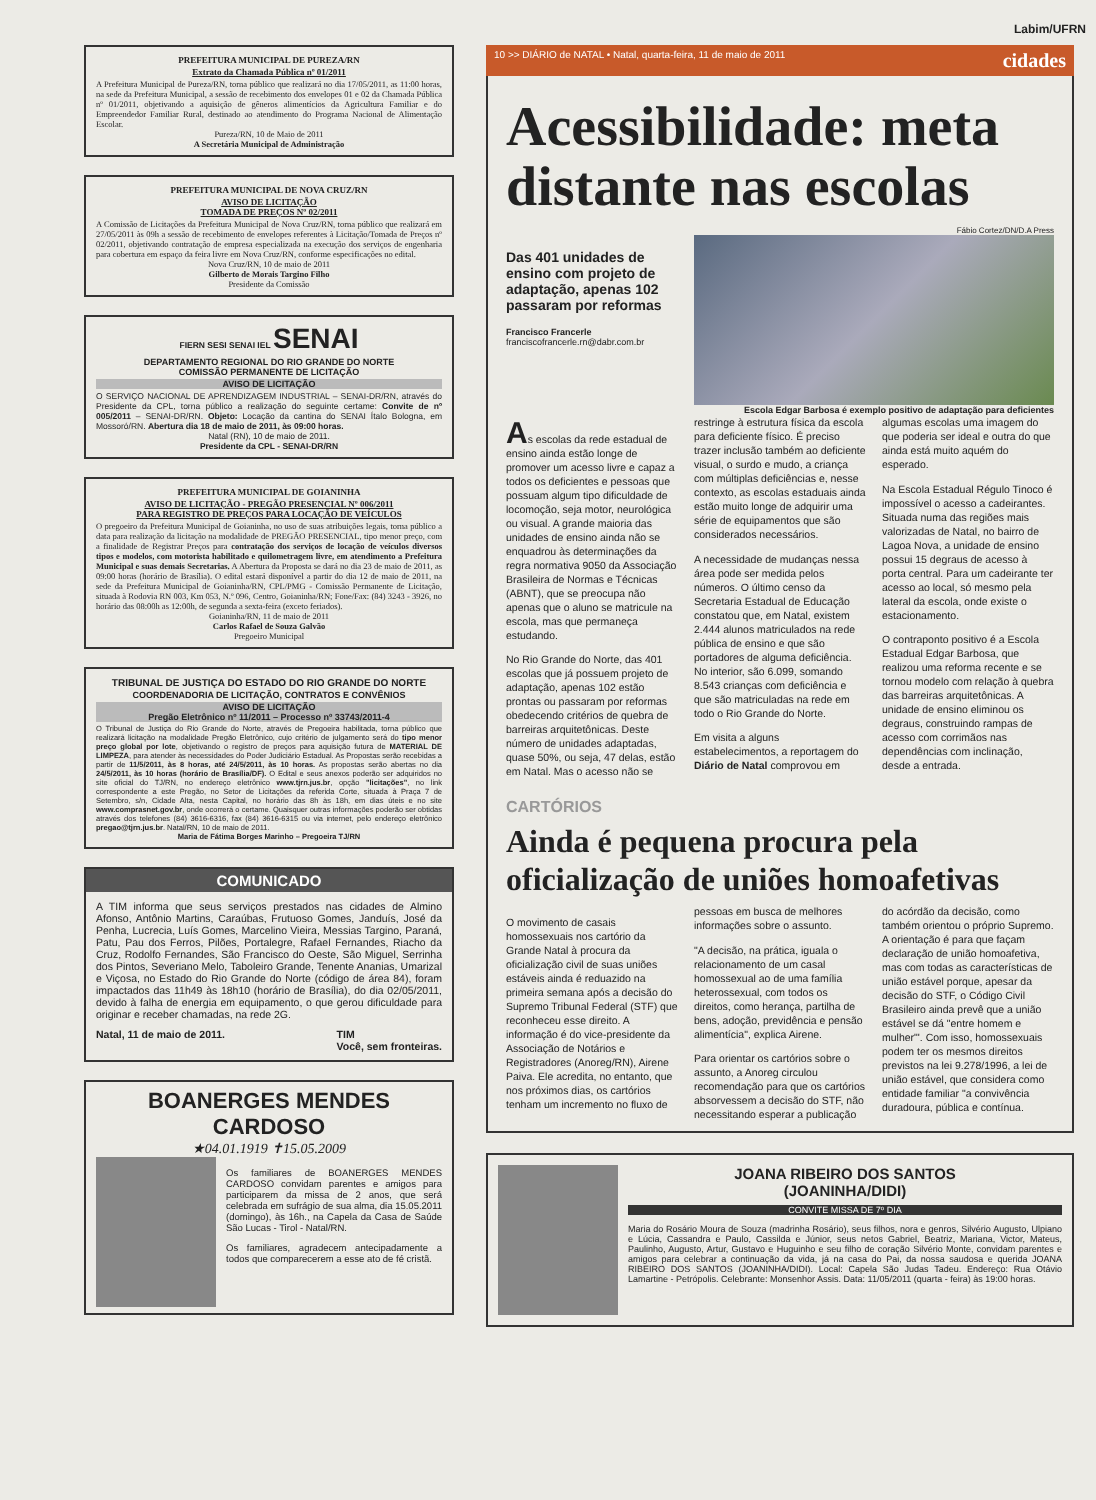Labim/UFRN
PREFEITURA MUNICIPAL DE PUREZA/RN
Extrato da Chamada Pública nº 01/2011
A Prefeitura Municipal de Pureza/RN, torna público que realizará no dia 17/05/2011, as 11:00 horas, na sede da Prefeitura Municipal, a sessão de recebimento dos envelopes 01 e 02 da Chamada Pública nº 01/2011, objetivando a aquisição de gêneros alimentícios da Agricultura Familiar e do Empreendedor Familiar Rural, destinado ao atendimento do Programa Nacional de Alimentação Escolar.
Pureza/RN, 10 de Maio de 2011
A Secretária Municipal de Administração
PREFEITURA MUNICIPAL DE NOVA CRUZ/RN
AVISO DE LICITAÇÃO
TOMADA DE PREÇOS Nº 02/2011
A Comissão de Licitações da Prefeitura Municipal de Nova Cruz/RN, torna público que realizará em 27/05/2011 às 09h a sessão de recebimento de envelopes referentes à Licitação/Tomada de Preços nº 02/2011, objetivando contratação de empresa especializada na execução dos serviços de engenharia para cobertura em espaço da feira livre em Nova Cruz/RN, conforme especificações no edital.
Nova Cruz/RN, 10 de maio de 2011
Gilberto de Morais Targino Filho
Presidente da Comissão
FIERN SESI SENAI IEL SENAI
DEPARTAMENTO REGIONAL DO RIO GRANDE DO NORTE
COMISSÃO PERMANENTE DE LICITAÇÃO
AVISO DE LICITAÇÃO
O SERVIÇO NACIONAL DE APRENDIZAGEM INDUSTRIAL – SENAI-DR/RN, através do Presidente da CPL, torna público a realização do seguinte certame: Convite de nº 005/2011 – SENAI-DR/RN. Objeto: Locação da cantina do SENAI Ítalo Bologna, em Mossoró/RN. Abertura dia 18 de maio de 2011, às 09:00 horas.
Natal (RN), 10 de maio de 2011.
Presidente da CPL - SENAI-DR/RN
PREFEITURA MUNICIPAL DE GOIANINHA
AVISO DE LICITAÇÃO - PREGÃO PRESENCIAL Nº 006/2011
PARA REGISTRO DE PREÇOS PARA LOCAÇÃO DE VEÍCULOS
O pregoeiro da Prefeitura Municipal de Goianinha, no uso de suas atribuições legais, torna público a data para realização da licitação na modalidade de PREGÃO PRESENCIAL, tipo menor preço, com a finalidade de Registrar Preços para contratação dos serviços de locação de veículos diversos tipos e modelos, com motorista habilitado e quilometragem livre, em atendimento a Prefeitura Municipal e suas demais Secretarias. A Abertura da Proposta se dará no dia 23 de maio de 2011, as 09:00 horas (horário de Brasília). O edital estará disponível a partir do dia 12 de maio de 2011, na sede da Prefeitura Municipal de Goianinha/RN, CPL/PMG - Comissão Permanente de Licitação, situada à Rodovia RN 003, Km 053, N.º 096, Centro, Goianinha/RN; Fone/Fax: (84) 3243 - 3926, no horário das 08:00h as 12:00h, de segunda a sexta-feira (exceto feriados).
Goianinha/RN, 11 de maio de 2011
Carlos Rafael de Souza Galvão
Pregoeiro Municipal
TRIBUNAL DE JUSTIÇA DO ESTADO DO RIO GRANDE DO NORTE
COORDENADORIA DE LICITAÇÃO, CONTRATOS E CONVÊNIOS
AVISO DE LICITAÇÃO
Pregão Eletrônico nº 11/2011 – Processo nº 33743/2011-4
O Tribunal de Justiça do Rio Grande do Norte, através de Pregoeira habilitada, torna público que realizará licitação na modalidade Pregão Eletrônico, cujo critério de julgamento será do tipo menor preço global por lote, objetivando o registro de preços para aquisição futura de MATERIAL DE LIMPEZA, para atender às necessidades do Poder Judiciário Estadual. As Propostas serão recebidas a partir de 11/5/2011, às 8 horas, até 24/5/2011, às 10 horas. As propostas serão abertas no dia 24/5/2011, às 10 horas (horário de Brasília/DF). O Edital e seus anexos poderão ser adquiridos no site oficial do TJ/RN, no endereço eletrônico www.tjrn.jus.br, opção "licitações", no link correspondente a este Pregão, no Setor de Licitações da referida Corte, situada à Praça 7 de Setembro, s/n, Cidade Alta, nesta Capital, no horário das 8h às 18h, em dias úteis e no site www.comprasnet.gov.br, onde ocorrerá o certame. Quaisquer outras informações poderão ser obtidas através dos telefones (84) 3616-6316, fax (84) 3616-6315 ou via internet, pelo endereço eletrônico pregao@tjrn.jus.br. Natal/RN, 10 de maio de 2011.
Maria de Fátima Borges Marinho – Pregoeira TJ/RN
COMUNICADO
A TIM informa que seus serviços prestados nas cidades de Almino Afonso, Antônio Martins, Caraúbas, Frutuoso Gomes, Janduís, José da Penha, Lucrecia, Luís Gomes, Marcelino Vieira, Messias Targino, Paraná, Patu, Pau dos Ferros, Pilões, Portalegre, Rafael Fernandes, Riacho da Cruz, Rodolfo Fernandes, São Francisco do Oeste, São Miguel, Serrinha dos Pintos, Severiano Melo, Taboleiro Grande, Tenente Ananias, Umarizal e Viçosa, no Estado do Rio Grande do Norte (código de área 84), foram impactados das 11h49 às 18h10 (horário de Brasília), do dia 02/05/2011, devido à falha de energia em equipamento, o que gerou dificuldade para originar e receber chamadas, na rede 2G.
Natal, 11 de maio de 2011. TIM
Você, sem fronteiras.
BOANERGES MENDES CARDOSO
★04.01.1919 ✝15.05.2009
Os familiares de BOANERGES MENDES CARDOSO convidam parentes e amigos para participarem da missa de 2 anos, que será celebrada em sufrágio de sua alma, dia 15.05.2011 (domingo), às 16h., na Capela da Casa de Saúde São Lucas - Tirol - Natal/RN.
Os familiares, agradecem antecipadamente a todos que comparecerem a esse ato de fé cristã.
10 >> DIÁRIO de NATAL • Natal, quarta-feira, 11 de maio de 2011 cidades
Acessibilidade: meta distante nas escolas
Fábio Cortez/DN/D.A Press
Das 401 unidades de ensino com projeto de adaptação, apenas 102 passaram por reformas
Francisco Francerle
franciscofrancerle.rn@dabr.com.br
Escola Edgar Barbosa é exemplo positivo de adaptação para deficientes
As escolas da rede estadual de ensino ainda estão longe de promover um acesso livre e capaz a todos os deficientes e pessoas que possuam algum tipo dificuldade de locomoção, seja motor, neurológica ou visual. A grande maioria das unidades de ensino ainda não se enquadrou às determinações da regra normativa 9050 da Associação Brasileira de Normas e Técnicas (ABNT), que se preocupa não apenas que o aluno se matricule na escola, mas que permaneça estudando.
No Rio Grande do Norte, das 401 escolas que já possuem projeto de adaptação, apenas 102 estão prontas ou passaram por reformas obedecendo critérios de quebra de barreiras arquitetônicas. Deste número de unidades adaptadas, quase 50%, ou seja, 47 delas, estão em Natal. Mas o acesso não se restringe à estrutura física da escola para deficiente físico. É preciso trazer inclusão também ao deficiente visual, o surdo e mudo, a criança com múltiplas deficiências e, nesse contexto, as escolas estaduais ainda estão muito longe de adquirir uma série de equipamentos que são considerados necessários.
A necessidade de mudanças nessa área pode ser medida pelos números. O último censo da Secretaria Estadual de Educação constatou que, em Natal, existem 2.444 alunos matriculados na rede pública de ensino e que são portadores de alguma deficiência. No interior, são 6.099, somando 8.543 crianças com deficiência e que são matriculadas na rede em todo o Rio Grande do Norte.
Em visita a alguns estabelecimentos, a reportagem do Diário de Natal comprovou em algumas escolas uma imagem do que poderia ser ideal e outra do que ainda está muito aquém do esperado.
Na Escola Estadual Régulo Tinoco é impossível o acesso a cadeirantes. Situada numa das regiões mais valorizadas de Natal, no bairro de Lagoa Nova, a unidade de ensino possui 15 degraus de acesso à porta central. Para um cadeirante ter acesso ao local, só mesmo pela lateral da escola, onde existe o estacionamento.
O contraponto positivo é a Escola Estadual Edgar Barbosa, que realizou uma reforma recente e se tornou modelo com relação à quebra das barreiras arquitetônicas. A unidade de ensino eliminou os degraus, construindo rampas de acesso com corrimãos nas dependências com inclinação, desde a entrada.
CARTÓRIOS
Ainda é pequena procura pela oficialização de uniões homoafetivas
O movimento de casais homossexuais nos cartório da Grande Natal à procura da oficialização civil de suas uniões estáveis ainda é reduazido na primeira semana após a decisão do Supremo Tribunal Federal (STF) que reconheceu esse direito. A informação é do vice-presidente da Associação de Notários e Registradores (Anoreg/RN), Airene Paiva. Ele acredita, no entanto, que nos próximos dias, os cartórios tenham um incremento no fluxo de pessoas em busca de melhores informações sobre o assunto.
"A decisão, na prática, iguala o relacionamento de um casal homossexual ao de uma família heterossexual, com todos os direitos, como herança, partilha de bens, adoção, previdência e pensão alimentícia", explica Airene.
Para orientar os cartórios sobre o assunto, a Anoreg circulou recomendação para que os cartórios absorvessem a decisão do STF, não necessitando esperar a publicação do acórdão da decisão, como também orientou o próprio Supremo. A orientação é para que façam declaração de união homoafetiva, mas com todas as características de união estável porque, apesar da decisão do STF, o Código Civil Brasileiro ainda prevê que a união estável se dá "entre homem e mulher"'. Com isso, homossexuais podem ter os mesmos direitos previstos na lei 9.278/1996, a lei de união estável, que considera como entidade familiar "a convivência duradoura, pública e contínua.
JOANA RIBEIRO DOS SANTOS
(JOANINHA/DIDI)
CONVITE MISSA DE 7º DIA
Maria do Rosário Moura de Souza (madrinha Rosário), seus filhos, nora e genros, Silvério Augusto, Ulpiano e Lúcia, Cassandra e Paulo, Cassilda e Júnior, seus netos Gabriel, Beatriz, Mariana, Victor, Mateus, Paulinho, Augusto, Artur, Gustavo e Huguinho e seu filho de coração Silvério Monte, convidam parentes e amigos para celebrar a continuação da vida, já na casa do Pai, da nossa saudosa e querida JOANA RIBEIRO DOS SANTOS (JOANINHA/DIDI). Local: Capela São Judas Tadeu. Endereço: Rua Otávio Lamartine - Petrópolis. Celebrante: Monsenhor Assis. Data: 11/05/2011 (quarta - feira) às 19:00 horas.